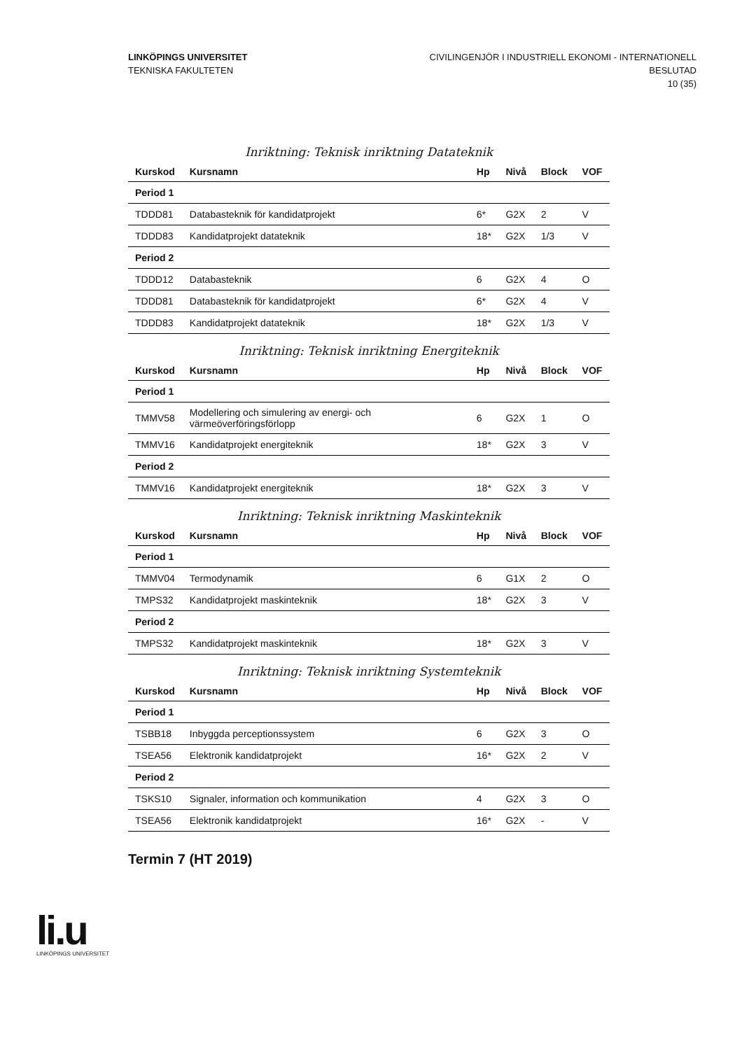LINKÖPINGS UNIVERSITET
TEKNISKA FAKULTETEN
CIVILINGENJÖR I INDUSTRIELL EKONOMI - INTERNATIONELL
BESLUTAD
10 (35)
Inriktning: Teknisk inriktning Datateknik
| Kurskod | Kursnamn | Hp | Nivå | Block | VOF |
| --- | --- | --- | --- | --- | --- |
| Period 1 | | | | | |
| TDDD81 | Databasteknik för kandidatprojekt | 6* | G2X | 2 | V |
| TDDD83 | Kandidatprojekt datateknik | 18* | G2X | 1/3 | V |
| Period 2 | | | | | |
| TDDD12 | Databasteknik | 6 | G2X | 4 | O |
| TDDD81 | Databasteknik för kandidatprojekt | 6* | G2X | 4 | V |
| TDDD83 | Kandidatprojekt datateknik | 18* | G2X | 1/3 | V |
Inriktning: Teknisk inriktning Energiteknik
| Kurskod | Kursnamn | Hp | Nivå | Block | VOF |
| --- | --- | --- | --- | --- | --- |
| Period 1 | | | | | |
| TMMV58 | Modellering och simulering av energi- och värmeöverföringsförlopp | 6 | G2X | 1 | O |
| TMMV16 | Kandidatprojekt energiteknik | 18* | G2X | 3 | V |
| Period 2 | | | | | |
| TMMV16 | Kandidatprojekt energiteknik | 18* | G2X | 3 | V |
Inriktning: Teknisk inriktning Maskinteknik
| Kurskod | Kursnamn | Hp | Nivå | Block | VOF |
| --- | --- | --- | --- | --- | --- |
| Period 1 | | | | | |
| TMMV04 | Termodynamik | 6 | G1X | 2 | O |
| TMPS32 | Kandidatprojekt maskinteknik | 18* | G2X | 3 | V |
| Period 2 | | | | | |
| TMPS32 | Kandidatprojekt maskinteknik | 18* | G2X | 3 | V |
Inriktning: Teknisk inriktning Systemteknik
| Kurskod | Kursnamn | Hp | Nivå | Block | VOF |
| --- | --- | --- | --- | --- | --- |
| Period 1 | | | | | |
| TSBB18 | Inbyggda perceptionssystem | 6 | G2X | 3 | O |
| TSEA56 | Elektronik kandidatprojekt | 16* | G2X | 2 | V |
| Period 2 | | | | | |
| TSKS10 | Signaler, information och kommunikation | 4 | G2X | 3 | O |
| TSEA56 | Elektronik kandidatprojekt | 16* | G2X | - | V |
Termin 7 (HT 2019)
li.u
LINKÖPINGS UNIVERSITET